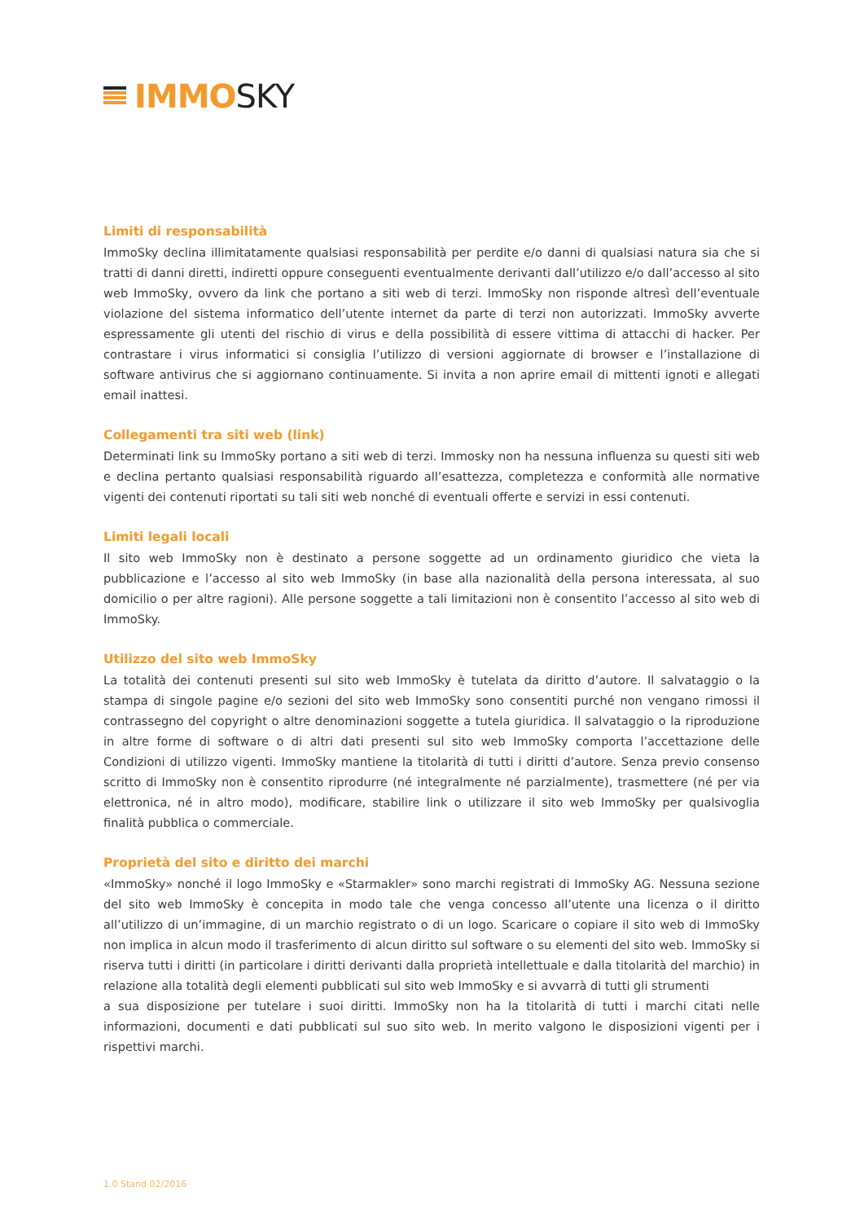IMMO SKY
Limiti di responsabilità
ImmoSky declina illimitatamente qualsiasi responsabilità per perdite e/o danni di qualsiasi natura sia che si tratti di danni diretti, indiretti oppure conseguenti eventualmente derivanti dall’utilizzo e/o dall’accesso al sito web ImmoSky, ovvero da link che portano a siti web di terzi. ImmoSky non risponde altresì dell’eventuale violazione del sistema informatico dell’utente internet da parte di terzi non autorizzati. ImmoSky avverte espressamente gli utenti del rischio di virus e della possibilità di essere vittima di attacchi di hacker. Per contrastare i virus informatici si consiglia l’utilizzo di versioni aggiornate di browser e l’installazione di software antivirus che si aggiornano continuamente. Si invita a non aprire email di mittenti ignoti e allegati email inattesi.
Collegamenti tra siti web (link)
Determinati link su ImmoSky portano a siti web di terzi. Immosky non ha nessuna influenza su questi siti web e declina pertanto qualsiasi responsabilità riguardo all’esattezza, completezza e conformità alle normative vigenti dei contenuti riportati su tali siti web nonché di eventuali offerte e servizi in essi contenuti.
Limiti legali locali
Il sito web ImmoSky non è destinato a persone soggette ad un ordinamento giuridico che vieta la pubblicazione e l’accesso al sito web ImmoSky (in base alla nazionalità della persona interessata, al suo domicilio o per altre ragioni). Alle persone soggette a tali limitazioni non è consentito l’accesso al sito web di ImmoSky.
Utilizzo del sito web ImmoSky
La totalità dei contenuti presenti sul sito web ImmoSky è tutelata da diritto d’autore. Il salvataggio o la stampa di singole pagine e/o sezioni del sito web ImmoSky sono consentiti purché non vengano rimossi il contrassegno del copyright o altre denominazioni soggette a tutela giuridica. Il salvataggio o la riproduzione in altre forme di software o di altri dati presenti sul sito web ImmoSky comporta l’accettazione delle Condizioni di utilizzo vigenti. ImmoSky mantiene la titolarità di tutti i diritti d’autore. Senza previo consenso scritto di ImmoSky non è consentito riprodurre (né integralmente né parzialmente), trasmettere (né per via elettronica, né in altro modo), modificare, stabilire link o utilizzare il sito web ImmoSky per qualsivoglia finalità pubblica o commerciale.
Proprietà del sito e diritto dei marchi
«ImmoSky» nonché il logo ImmoSky e «Starmakler» sono marchi registrati di ImmoSky AG. Nessuna sezione del sito web ImmoSky è concepita in modo tale che venga concesso all’utente una licenza o il diritto all’utilizzo di un’immagine, di un marchio registrato o di un logo. Scaricare o copiare il sito web di ImmoSky non implica in alcun modo il trasferimento di alcun diritto sul software o su elementi del sito web. ImmoSky si riserva tutti i diritti (in particolare i diritti derivanti dalla proprietà intellettuale e dalla titolarità del marchio) in relazione alla totalità degli elementi pubblicati sul sito web ImmoSky e si avvarrà di tutti gli strumenti
a sua disposizione per tutelare i suoi diritti. ImmoSky non ha la titolarità di tutti i marchi citati nelle informazioni, documenti e dati pubblicati sul suo sito web. In merito valgono le disposizioni vigenti per i rispettivi marchi.
1.0 Stand 02/2016